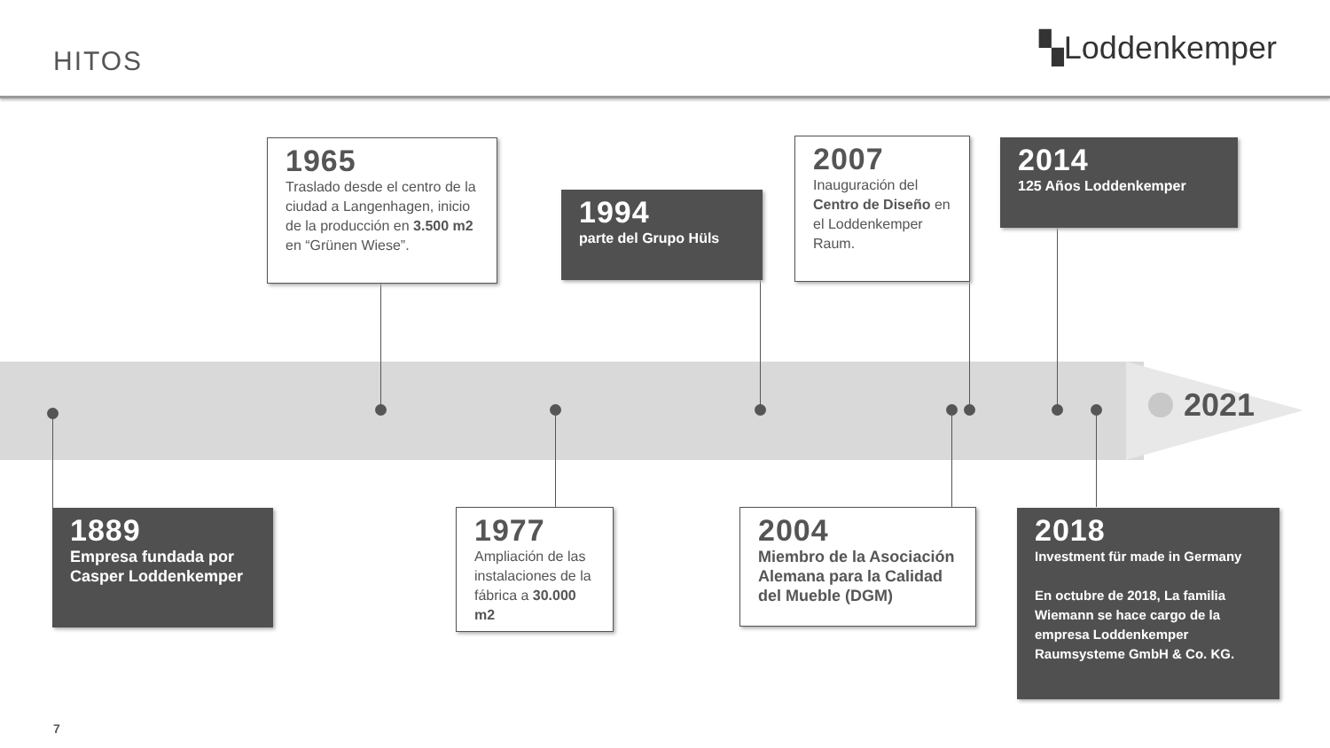HITOS
▚Loddenkemper
2021
1965
Traslado desde el centro de la ciudad a Langenhagen, inicio de la producción en 3.500 m2 en “Grünen Wiese”.
1994
parte del Grupo Hüls
2007
Inauguración del Centro de Diseño en el Loddenkemper Raum.
2014
125 Años Loddenkemper
1889
Empresa fundada por Casper Loddenkemper
1977
Ampliación de las instalaciones de la fábrica a 30.000 m2
2004
Miembro de la Asociación Alemana para la Calidad del Mueble (DGM)
2018
Investment für made in Germany
En octubre de 2018, La familia Wiemann se hace cargo de la empresa Loddenkemper Raumsysteme GmbH & Co. KG.
7